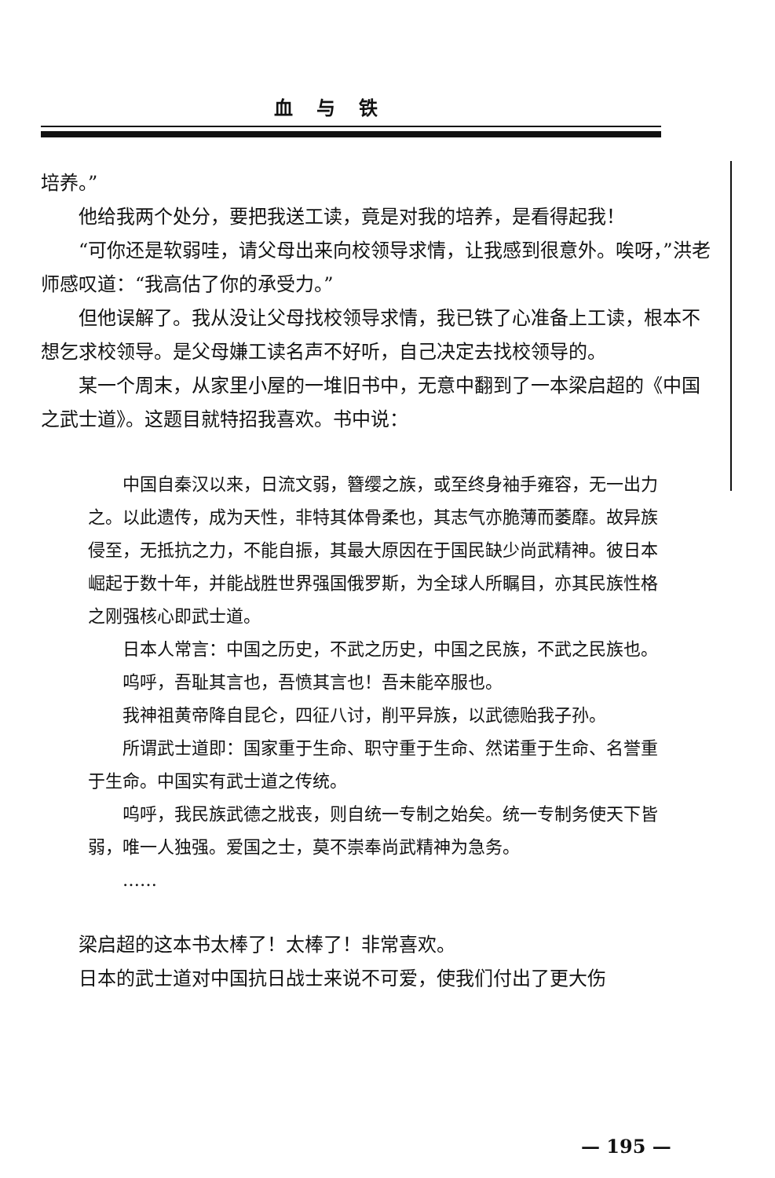血与铁
培养。”
他给我两个处分，要把我送工读，竟是对我的培养，是看得起我！
“可你还是软弱哇，请父母出来向校领导求情，让我感到很意外。唉呀，”洪老师感叹道：“我高估了你的承受力。”
但他误解了。我从没让父母找校领导求情，我已铁了心准备上工读，根本不想乞求校领导。是父母嫌工读名声不好听，自己决定去找校领导的。
某一个周末，从家里小屋的一堆旧书中，无意中翻到了一本梁启超的《中国之武士道》。这题目就特招我喜欢。书中说：
中国自秦汉以来，日流文弱，簪缨之族，或至终身袖手雍容，无一出力之。以此遗传，成为天性，非特其体骨柔也，其志气亦脆薄而萎靡。故异族侵至，无抵抗之力，不能自振，其最大原因在于国民缺少尚武精神。彼日本崛起于数十年，并能战胜世界强国俄罗斯，为全球人所瞩目，亦其民族性格之刚强核心即武士道。
日本人常言：中国之历史，不武之历史，中国之民族，不武之民族也。
呜呼，吾耻其言也，吾愤其言也！吾未能卒服也。
我神祖黄帝降自昆仑，四征八讨，削平异族，以武德贻我子孙。
所谓武士道即：国家重于生命、职守重于生命、然诺重于生命、名誉重于生命。中国实有武士道之传统。
呜呼，我民族武德之戕丧，则自统一专制之始矣。统一专制务使天下皆弱，唯一人独强。爱国之士，莫不崇奉尚武精神为急务。
……
梁启超的这本书太棒了！太棒了！非常喜欢。
日本的武士道对中国抗日战士来说不可爱，使我们付出了更大伤
— 195 —